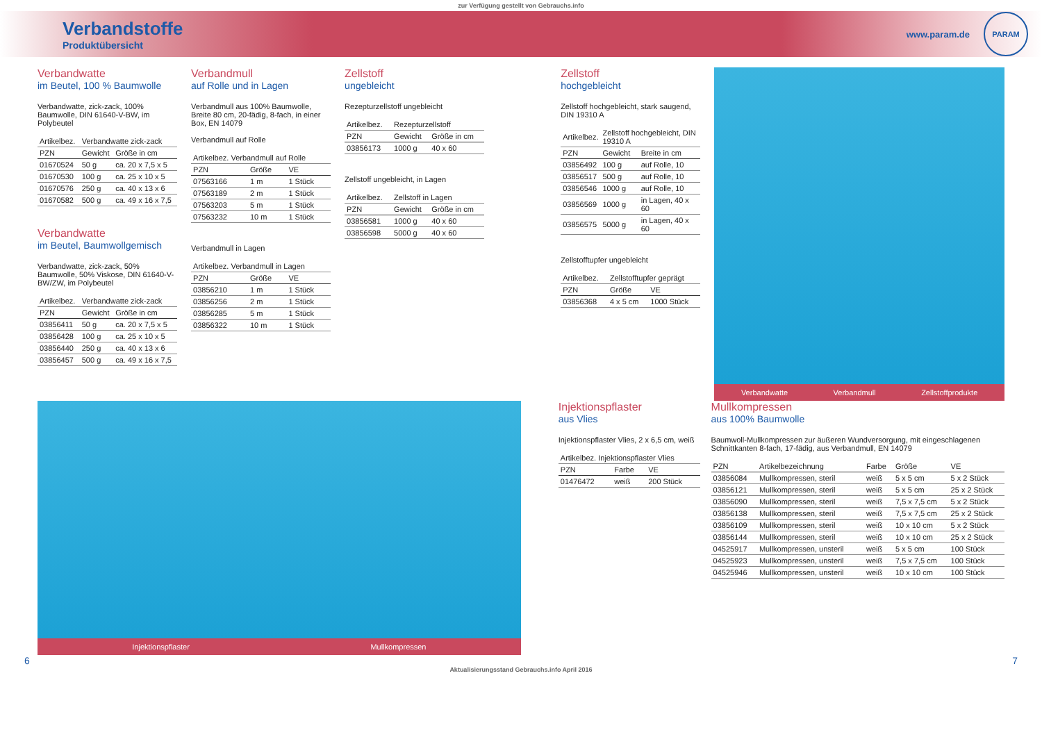zur Verfügung gestellt von Gebrauchs.info
Verbandstoffe
Produktübersicht
www.param.de
PARAM
Verbandwatte
im Beutel, 100 % Baumwolle
Verbandwatte, zick-zack, 100% Baumwolle, DIN 61640-V-BW, im Polybeutel
| Artikelbez. | Verbandwatte zick-zack | |
| PZN | Gewicht | Größe in cm |
| 01670524 | 50 g | ca. 20 x 7,5 x 5 |
| 01670530 | 100 g | ca. 25 x 10 x 5 |
| 01670576 | 250 g | ca. 40 x 13 x 6 |
| 01670582 | 500 g | ca. 49 x 16 x 7,5 |
Verbandwatte
im Beutel, Baumwollgemisch
Verbandwatte, zick-zack, 50% Baumwolle, 50% Viskose, DIN 61640-V-BW/ZW, im Polybeutel
| Artikelbez. | Verbandwatte zick-zack | |
| PZN | Gewicht | Größe in cm |
| 03856411 | 50 g | ca. 20 x 7,5 x 5 |
| 03856428 | 100 g | ca. 25 x 10 x 5 |
| 03856440 | 250 g | ca. 40 x 13 x 6 |
| 03856457 | 500 g | ca. 49 x 16 x 7,5 |
Verbandmull
auf Rolle und in Lagen
Verbandmull aus 100% Baumwolle, Breite 80 cm, 20-fädig, 8-fach, in einer Box, EN 14079
Verbandmull auf Rolle
| Artikelbez. Verbandmull auf Rolle | | |
| PZN | Größe | VE |
| 07563166 | 1 m | 1 Stück |
| 07563189 | 2 m | 1 Stück |
| 07563203 | 5 m | 1 Stück |
| 07563232 | 10 m | 1 Stück |
Verbandmull in Lagen
| Artikelbez. Verbandmull in Lagen | | |
| PZN | Größe | VE |
| 03856210 | 1 m | 1 Stück |
| 03856256 | 2 m | 1 Stück |
| 03856285 | 5 m | 1 Stück |
| 03856322 | 10 m | 1 Stück |
Zellstoff
ungebleicht
Rezepturzellstoff ungebleicht
| Artikelbez. | Rezepturzellstoff | |
| PZN | Gewicht | Größe in cm |
| 03856173 | 1000 g | 40 x 60 |
Zellstoff ungebleicht, in Lagen
| Artikelbez. | Zellstoff in Lagen | |
| PZN | Gewicht | Größe in cm |
| 03856581 | 1000 g | 40 x 60 |
| 03856598 | 5000 g | 40 x 60 |
Zellstoff
hochgebleicht
Zellstoff hochgebleicht, stark saugend, DIN 19310 A
| Artikelbez. | Zellstoff hochgebleicht, DIN 19310 A | |
| PZN | Gewicht | Breite in cm |
| 03856492 | 100 g | auf Rolle, 10 |
| 03856517 | 500 g | auf Rolle, 10 |
| 03856546 | 1000 g | auf Rolle, 10 |
| 03856569 | 1000 g | in Lagen, 40 x 60 |
| 03856575 | 5000 g | in Lagen, 40 x 60 |
Zellstofftupfer ungebleicht
| Artikelbez. | Zellstofftupfer geprägt | |
| PZN | Größe | VE |
| 03856368 | 4 x 5 cm | 1000 Stück |
Verbandwatte Verbandmull Zellstoffprodukte
Injektionspflaster Mullkompressen
Injektionspflaster
aus Vlies
Injektionspflaster Vlies, 2 x 6,5 cm, weiß
| Artikelbez. Injektionspflaster Vlies | | |
| PZN | Farbe | VE |
| 01476472 | weiß | 200 Stück |
Mullkompressen
aus 100% Baumwolle
Baumwoll-Mullkompressen zur äußeren Wundversorgung, mit eingeschlagenen Schnittkanten 8-fach, 17-fädig, aus Verbandmull, EN 14079
| PZN | Artikelbezeichnung | Farbe | Größe | VE |
| --- | --- | --- | --- | --- |
| 03856084 | Mullkompressen, steril | weiß | 5 x 5 cm | 5 x 2 Stück |
| 03856121 | Mullkompressen, steril | weiß | 5 x 5 cm | 25 x 2 Stück |
| 03856090 | Mullkompressen, steril | weiß | 7,5 x 7,5 cm | 5 x 2 Stück |
| 03856138 | Mullkompressen, steril | weiß | 7,5 x 7,5 cm | 25 x 2 Stück |
| 03856109 | Mullkompressen, steril | weiß | 10 x 10 cm | 5 x 2 Stück |
| 03856144 | Mullkompressen, steril | weiß | 10 x 10 cm | 25 x 2 Stück |
| 04525917 | Mullkompressen, unsteril | weiß | 5 x 5 cm | 100 Stück |
| 04525923 | Mullkompressen, unsteril | weiß | 7,5 x 7,5 cm | 100 Stück |
| 04525946 | Mullkompressen, unsteril | weiß | 10 x 10 cm | 100 Stück |
6 7
Aktualisierungsstand Gebrauchs.info April 2016